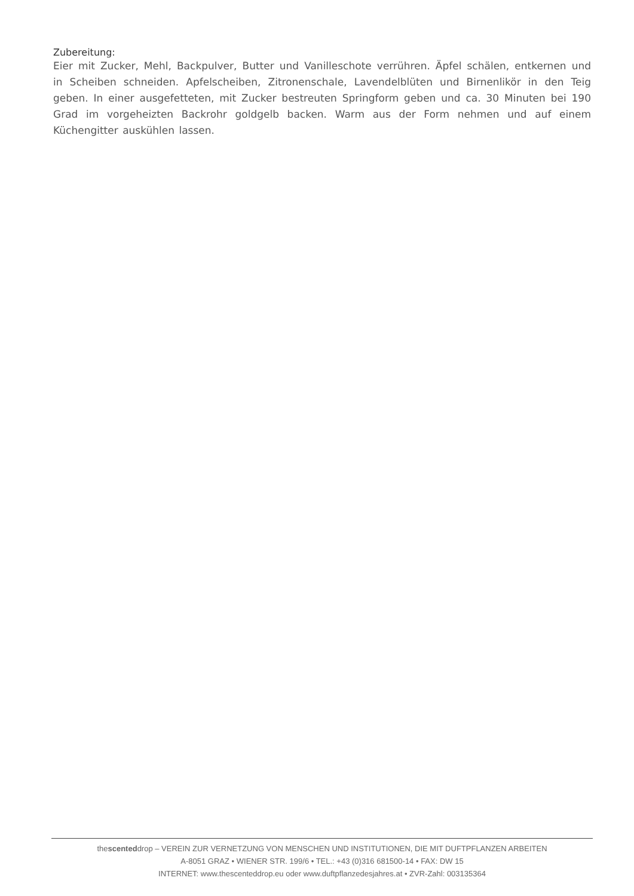Zubereitung:
Eier mit Zucker, Mehl, Backpulver, Butter und Vanilleschote verrühren. Äpfel schälen, entkernen und in Scheiben schneiden. Apfelscheiben, Zitronenschale, Lavendelblüten und Birnenlikör in den Teig geben. In einer ausgefetteten, mit Zucker bestreuten Springform geben und ca. 30 Minuten bei 190 Grad im vorgeheizten Backrohr goldgelb backen. Warm aus der Form nehmen und auf einem Küchengitter auskühlen lassen.
thescenteddrop – VEREIN ZUR VERNETZUNG VON MENSCHEN UND INSTITUTIONEN, DIE MIT DUFTPFLANZEN ARBEITEN
A-8051 GRAZ • WIENER STR. 199/6 • TEL.: +43 (0)316 681500-14 • FAX: DW 15
INTERNET: www.thescenteddrop.eu oder www.duftpflanzedesjahres.at • ZVR-Zahl: 003135364